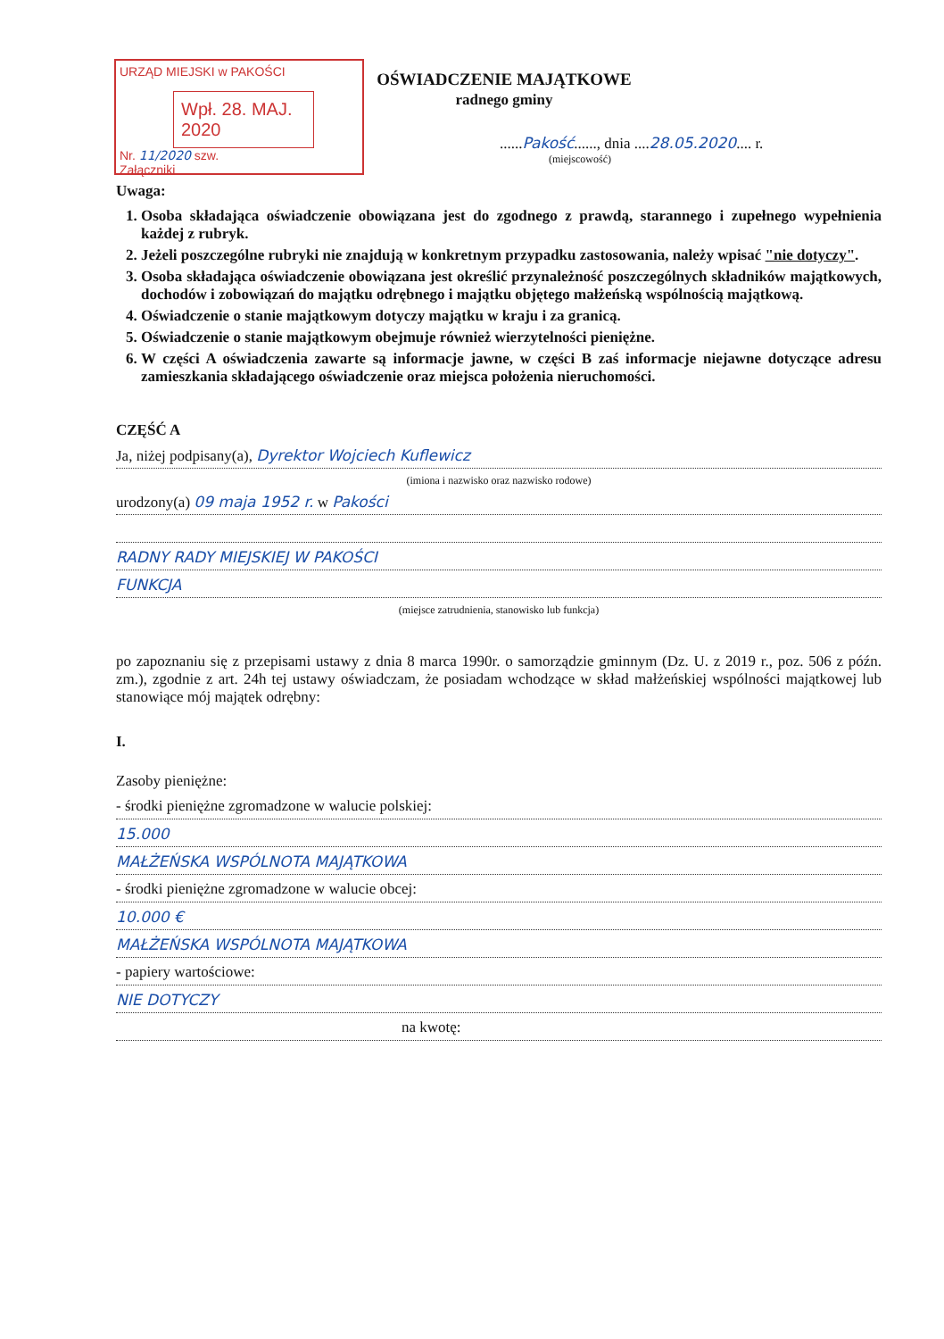URZĄD MIEJSKI w PAKOŚCI
Wpł. 28. MAJ. 2020
Nr. 11/2020 szw.
Załączniki
OŚWIADCZENIE MAJĄTKOWE
radnego gminy
......Pakość......, dnia ....28.05.2020.... r.
(miejscowość)
Uwaga:
1. Osoba składająca oświadczenie obowiązana jest do zgodnego z prawdą, starannego i zupełnego wypełnienia każdej z rubryk.
2. Jeżeli poszczególne rubryki nie znajdują w konkretnym przypadku zastosowania, należy wpisać "nie dotyczy".
3. Osoba składająca oświadczenie obowiązana jest określić przynależność poszczególnych składników majątkowych, dochodów i zobowiązań do majątku odrębnego i majątku objętego małżeńską wspólnością majątkową.
4. Oświadczenie o stanie majątkowym dotyczy majątku w kraju i za granicą.
5. Oświadczenie o stanie majątkowym obejmuje również wierzytelności pieniężne.
6. W części A oświadczenia zawarte są informacje jawne, w części B zaś informacje niejawne dotyczące adresu zamieszkania składającego oświadczenie oraz miejsca położenia nieruchomości.
CZĘŚĆ A
Ja, niżej podpisany(a), Dyrektor Wojciech Kuflewicz
(imiona i nazwisko oraz nazwisko rodowe)
urodzony(a) 09 maja 1952 r. w Pakości
RADNY RADY MIEJSKIEJ W PAKOŚCI
FUNKCJA
(miejsce zatrudnienia, stanowisko lub funkcja)
po zapoznaniu się z przepisami ustawy z dnia 8 marca 1990r. o samorządzie gminnym (Dz. U. z 2019 r., poz. 506 z późn. zm.), zgodnie z art. 24h tej ustawy oświadczam, że posiadam wchodzące w skład małżeńskiej wspólności majątkowej lub stanowiące mój majątek odrębny:
I.
Zasoby pieniężne:
- środki pieniężne zgromadzone w walucie polskiej:
15.000
MAŁŻEŃSKA WSPÓLNOTA MAJĄTKOWA
- środki pieniężne zgromadzone w walucie obcej:
10.000 €
MAŁŻEŃSKA WSPÓLNOTA MAJĄTKOWA
- papiery wartościowe:
NIE DOTYCZY
na kwotę: